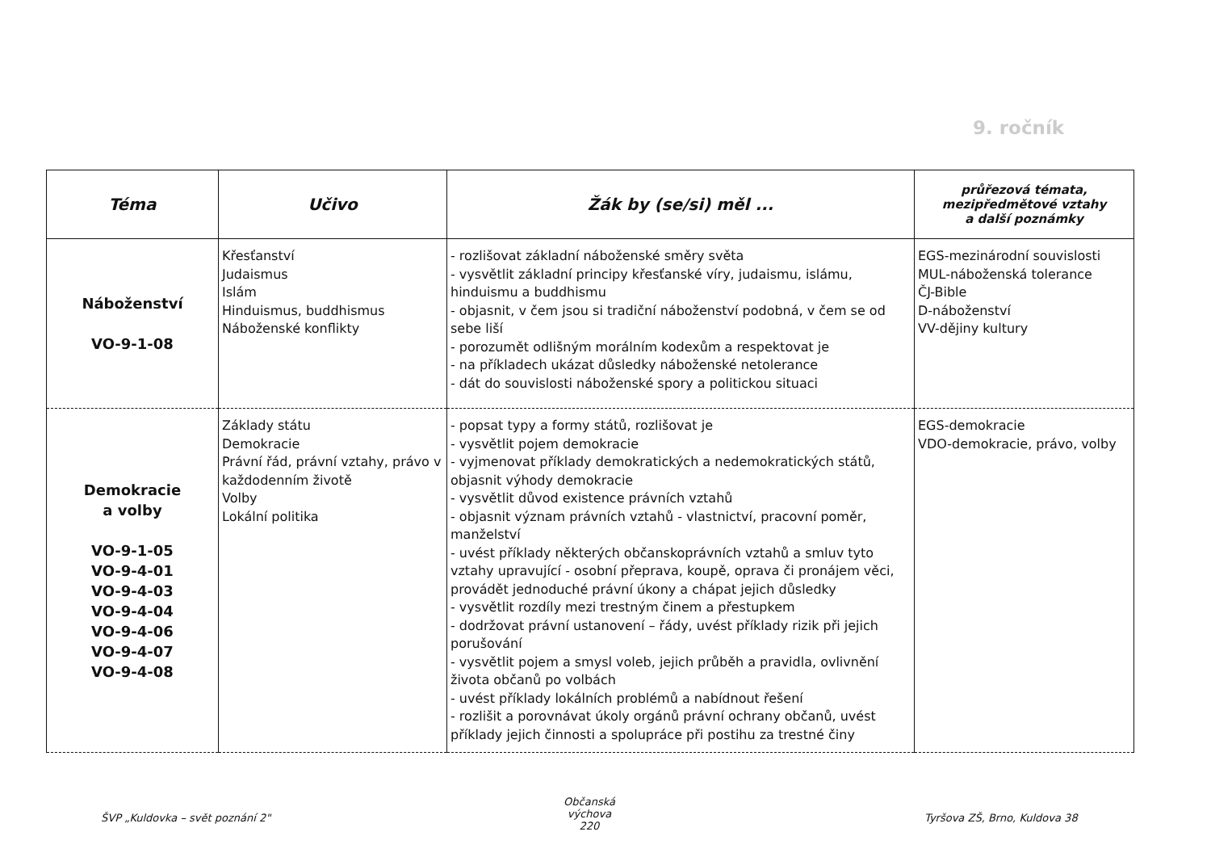9. ročník
| Téma | Učivo | Žák by (se/si) měl ... | průřezová témata, mezipředmětové vztahy a další poznámky |
| --- | --- | --- | --- |
| Náboženství VO-9-1-08 | Křesťanství Judaismus Islám Hinduismus, buddhismus Náboženské konflikty | - rozlišovat základní náboženské směry světa - vysvětlit základní principy křesťanské víry, judaismu, islámu, hinduismu a buddhismu - objasnit, v čem jsou si tradiční náboženství podobná, v čem se od sebe liší - porozumět odlišným morálním kodexům a respektovat je - na příkladech ukázat důsledky náboženské netolerance - dát do souvislosti náboženské spory a politickou situaci | EGS-mezinárodní souvislosti MUL-náboženská tolerance ČJ-Bible D-náboženství VV-dějiny kultury |
| Demokracie a volby VO-9-1-05 VO-9-4-01 VO-9-4-03 VO-9-4-04 VO-9-4-06 VO-9-4-07 VO-9-4-08 | Základy státu Demokracie Právní řád, právní vztahy, právo v každodenním životě Volby Lokální politika | - popsat typy a formy států, rozlišovat je - vysvětlit pojem demokracie - vyjmenovat příklady demokratických a nedemokratických států, objasnit výhody demokracie - vysvětlit důvod existence právních vztahů - objasnit význam právních vztahů - vlastnictví, pracovní poměr, manželství - uvést příklady některých občanskoprávních vztahů a smluv tyto vztahy upravující - osobní přeprava, koupě, oprava či pronájem věci, provádět jednoduché právní úkony a chápat jejich důsledky - vysvětlit rozdíly mezi trestným činem a přestupkem - dodržovat právní ustanovení – řády, uvést příklady rizik při jejich porušování - vysvětlit pojem a smysl voleb, jejich průběh a pravidla, ovlivnění života občanů po volbách - uvést příklady lokálních problémů a nabídnout řešení - rozlišit a porovnávat úkoly orgánů právní ochrany občanů, uvést příklady jejich činnosti a spolupráce při postihu za trestné činy | EGS-demokracie VDO-demokracie, právo, volby |
ŠVP „Kuldovka – svět poznání 2"
Občanská výchova
220
Tyršova ZŠ, Brno, Kuldova 38